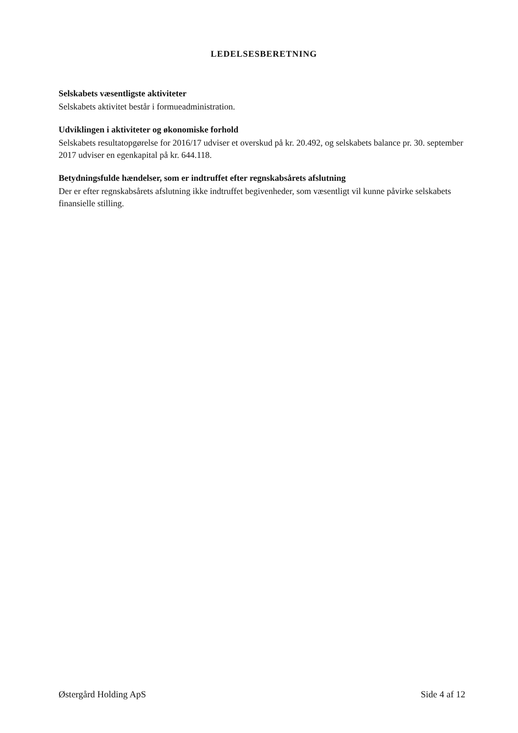LEDELSESBERETNING
Selskabets væsentligste aktiviteter
Selskabets aktivitet består i formueadministration.
Udviklingen i aktiviteter og økonomiske forhold
Selskabets resultatopgørelse for 2016/17 udviser et overskud på kr. 20.492, og selskabets balance pr. 30. september 2017 udviser en egenkapital på kr. 644.118.
Betydningsfulde hændelser, som er indtruffet efter regnskabsårets afslutning
Der er efter regnskabsårets afslutning ikke indtruffet begivenheder, som væsentligt vil kunne påvirke selskabets finansielle stilling.
Østergård Holding ApS Side 4 af 12